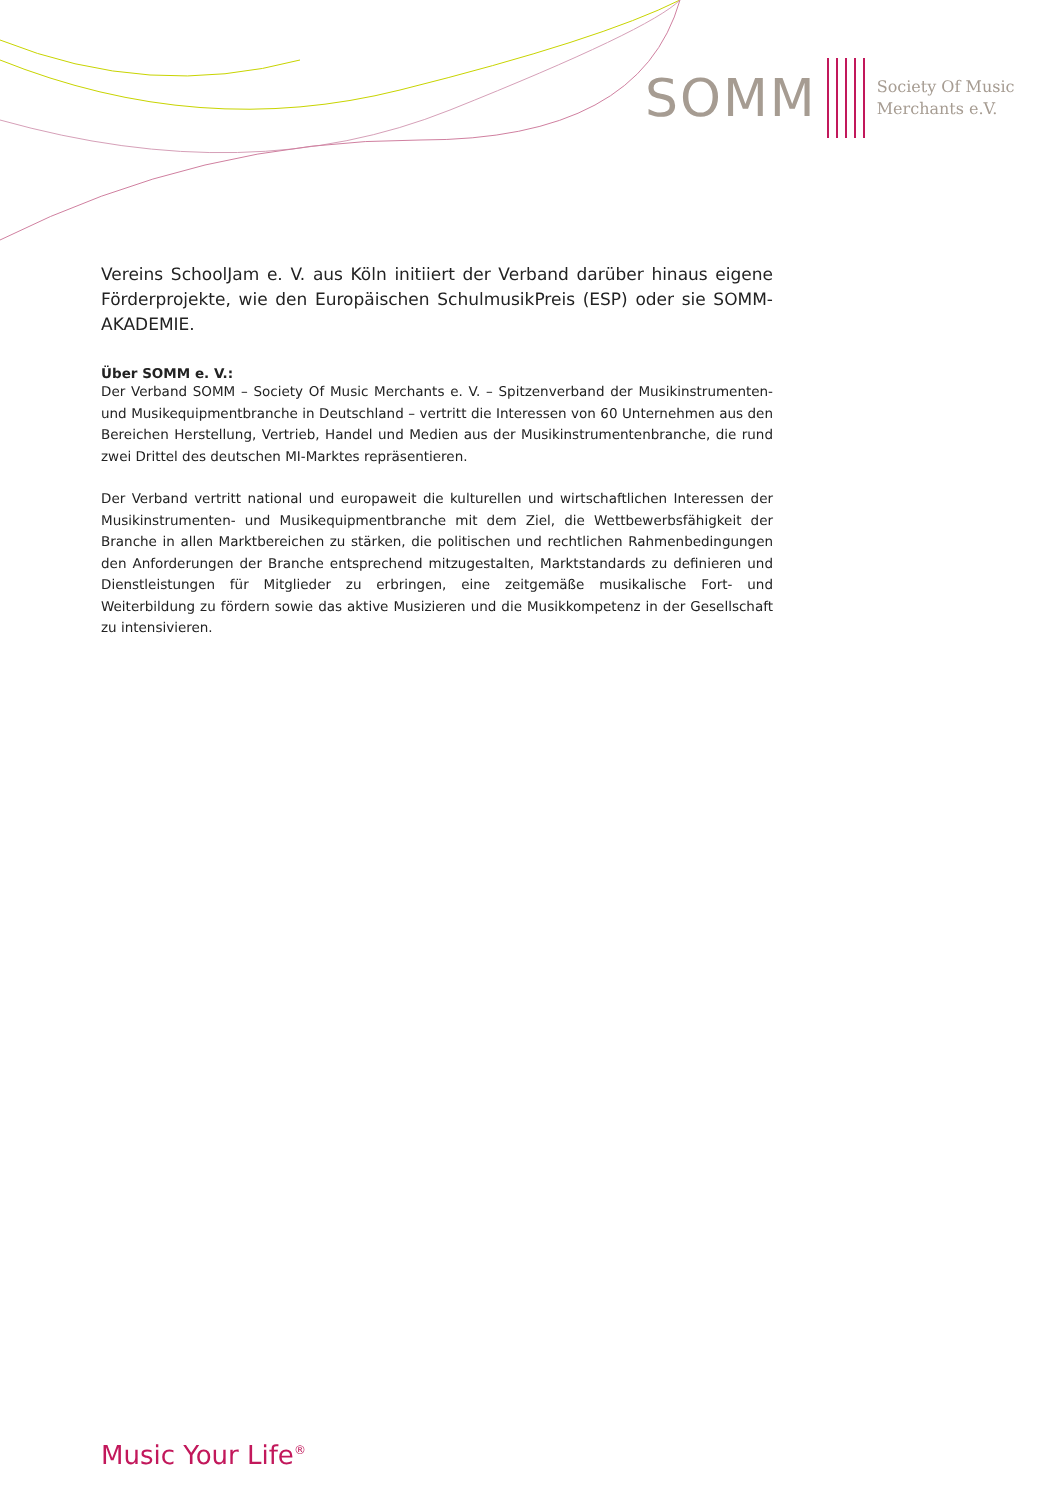SOMM
Society Of Music
Merchants e.V.
Vereins SchoolJam e. V. aus Köln initiiert der Verband darüber hinaus eigene Förderprojekte, wie den Europäischen SchulmusikPreis (ESP) oder sie SOMM-AKADEMIE.
Über SOMM e. V.:
Der Verband SOMM – Society Of Music Merchants e. V. – Spitzenverband der Musikinstrumenten- und Musikequipmentbranche in Deutschland – vertritt die Interessen von 60 Unternehmen aus den Bereichen Herstellung, Vertrieb, Handel und Medien aus der Musikinstrumentenbranche, die rund zwei Drittel des deutschen MI-Marktes repräsentieren.
Der Verband vertritt national und europaweit die kulturellen und wirtschaftlichen Interessen der Musikinstrumenten- und Musikequipmentbranche mit dem Ziel, die Wettbewerbsfähigkeit der Branche in allen Marktbereichen zu stärken, die politischen und rechtlichen Rahmenbedingungen den Anforderungen der Branche entsprechend mitzugestalten, Marktstandards zu definieren und Dienstleistungen für Mitglieder zu erbringen, eine zeitgemäße musikalische Fort- und Weiterbildung zu fördern sowie das aktive Musizieren und die Musikkompetenz in der Gesellschaft zu intensivieren.
Music Your Life<sup>®</sup>